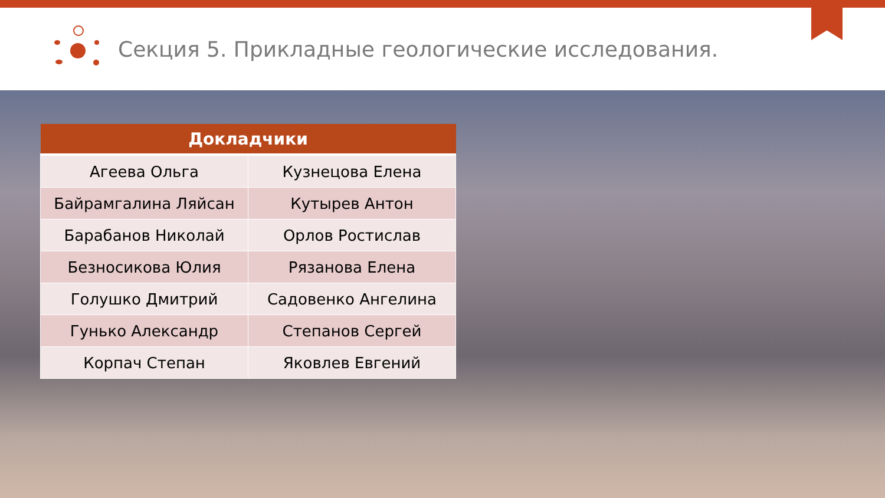Секция 5. Прикладные геологические исследования.
| Докладчики | |
| --- | --- |
| Агеева Ольга | Кузнецова Елена |
| Байрамгалина Ляйсан | Кутырев Антон |
| Барабанов Николай | Орлов Ростислав |
| Безносикова Юлия | Рязанова Елена |
| Голушко Дмитрий | Садовенко Ангелина |
| Гунько Александр | Степанов Сергей |
| Корпач Степан | Яковлев Евгений |